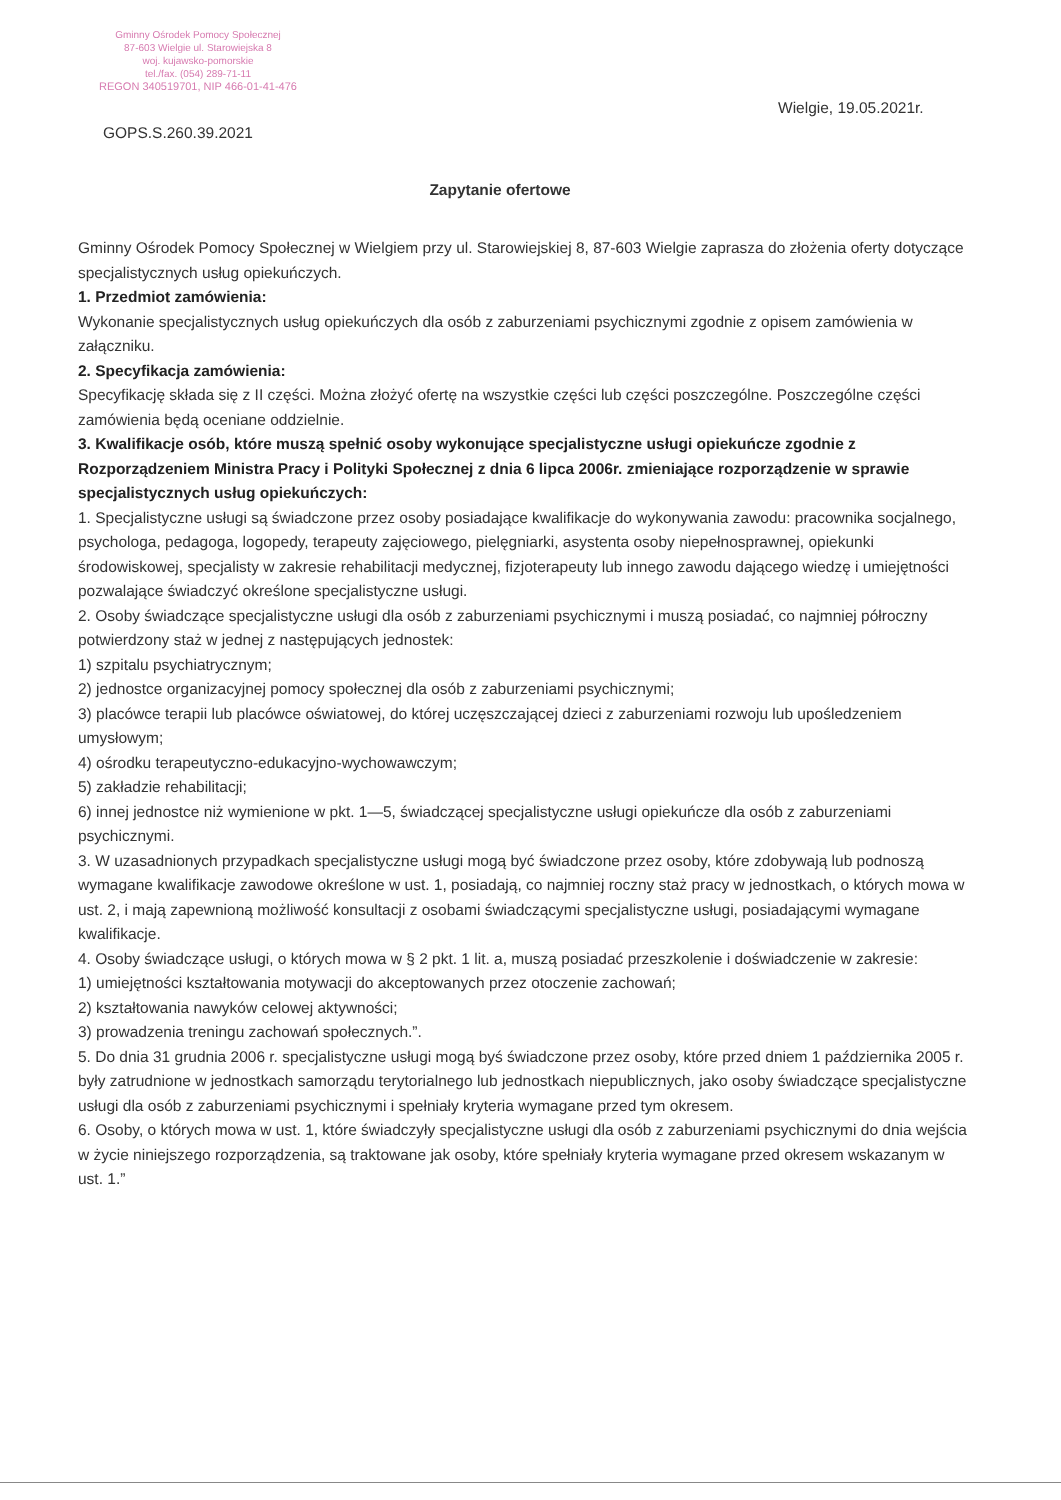Gminny Ośrodek Pomocy Społecznej
87-603 Wielgie ul. Starowiejska 8
woj. kujawsko-pomorskie
tel./fax. (054) 289-71-11
REGON 340519701, NIP 466-01-41-476
Wielgie, 19.05.2021r.
GOPS.S.260.39.2021
Zapytanie ofertowe
Gminny Ośrodek Pomocy Społecznej w Wielgiem przy ul. Starowiejskiej 8, 87-603 Wielgie zaprasza do złożenia oferty dotyczące specjalistycznych usług opiekuńczych.
1. Przedmiot zamówienia:
Wykonanie specjalistycznych usług opiekuńczych dla osób z zaburzeniami psychicznymi zgodnie z opisem zamówienia w załączniku.
2. Specyfikacja zamówienia:
Specyfikację składa się z II części. Można złożyć ofertę na wszystkie części lub części poszczególne. Poszczególne części zamówienia będą oceniane oddzielnie.
3. Kwalifikacje osób, które muszą spełnić osoby wykonujące specjalistyczne usługi opiekuńcze zgodnie z Rozporządzeniem Ministra Pracy i Polityki Społecznej z dnia 6 lipca 2006r. zmieniające rozporządzenie w sprawie specjalistycznych usług opiekuńczych:
1. Specjalistyczne usługi są świadczone przez osoby posiadające kwalifikacje do wykonywania zawodu: pracownika socjalnego, psychologa, pedagoga, logopedy, terapeuty zajęciowego, pielęgniarki, asystenta osoby niepełnosprawnej, opiekunki środowiskowej, specjalisty w zakresie rehabilitacji medycznej, fizjoterapeuty lub innego zawodu dającego wiedzę i umiejętności pozwalające świadczyć określone specjalistyczne usługi.
2. Osoby świadczące specjalistyczne usługi dla osób z zaburzeniami psychicznymi i muszą posiadać, co najmniej półroczny potwierdzony staż w jednej z następujących jednostek:
1) szpitalu psychiatrycznym;
2) jednostce organizacyjnej pomocy społecznej dla osób z zaburzeniami psychicznymi;
3) placówce terapii lub placówce oświatowej, do której uczęszczającej dzieci z zaburzeniami rozwoju lub upośledzeniem umysłowym;
4) ośrodku terapeutyczno-edukacyjno-wychowawczym;
5) zakładzie rehabilitacji;
6) innej jednostce niż wymienione w pkt. 1—5, świadczącej specjalistyczne usługi opiekuńcze dla osób z zaburzeniami psychicznymi.
3. W uzasadnionych przypadkach specjalistyczne usługi mogą być świadczone przez osoby, które zdobywają lub podnoszą wymagane kwalifikacje zawodowe określone w ust. 1, posiadają, co najmniej roczny staż pracy w jednostkach, o których mowa w ust. 2, i mają zapewnioną możliwość konsultacji z osobami świadczącymi specjalistyczne usługi, posiadającymi wymagane kwalifikacje.
4. Osoby świadczące usługi, o których mowa w § 2 pkt. 1 lit. a, muszą posiadać przeszkolenie i doświadczenie w zakresie:
1) umiejętności kształtowania motywacji do akceptowanych przez otoczenie zachowań;
2) kształtowania nawyków celowej aktywności;
3) prowadzenia treningu zachowań społecznych.”.
5. Do dnia 31 grudnia 2006 r. specjalistyczne usługi mogą byś świadczone przez osoby, które przed dniem 1 października 2005 r. były zatrudnione w jednostkach samorządu terytorialnego lub jednostkach niepublicznych, jako osoby świadczące specjalistyczne usługi dla osób z zaburzeniami psychicznymi i spełniały kryteria wymagane przed tym okresem.
6. Osoby, o których mowa w ust. 1, które świadczyły specjalistyczne usługi dla osób z zaburzeniami psychicznymi do dnia wejścia w życie niniejszego rozporządzenia, są traktowane jak osoby, które spełniały kryteria wymagane przed okresem wskazanym w ust. 1.”